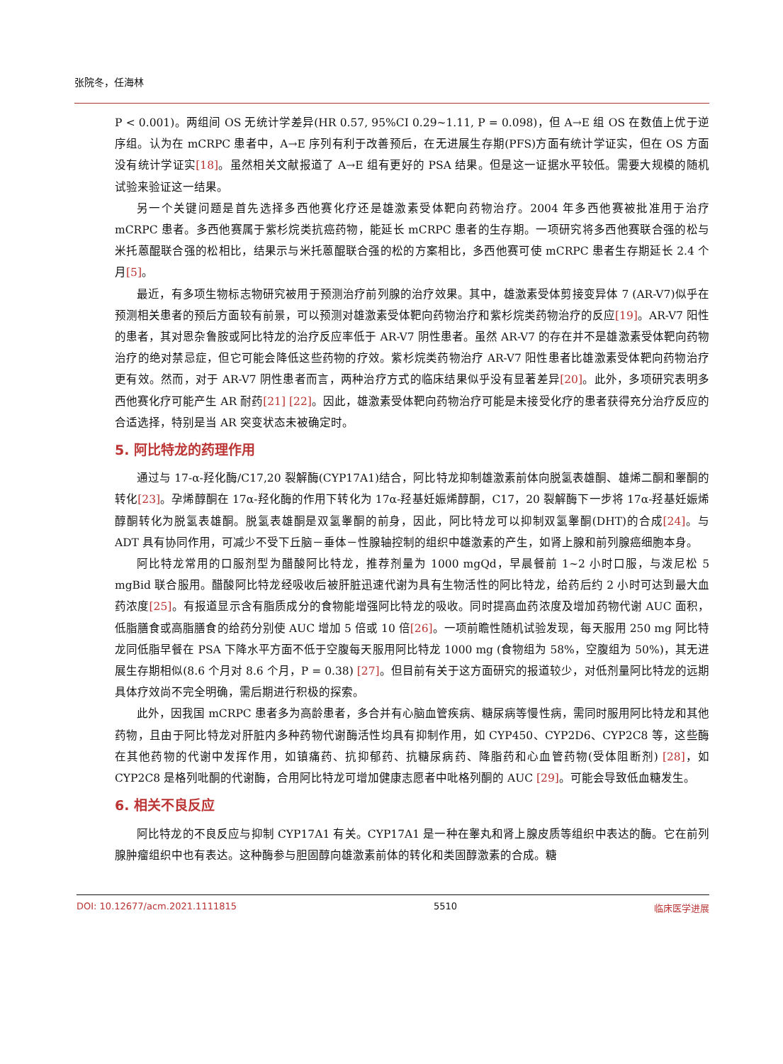张院冬，任海林
P < 0.001)。两组间 OS 无统计学差异(HR 0.57, 95%CI 0.29~1.11, P = 0.098)，但 A→E 组 OS 在数值上优于逆序组。认为在 mCRPC 患者中，A→E 序列有利于改善预后，在无进展生存期(PFS)方面有统计学证实，但在 OS 方面没有统计学证实[18]。虽然相关文献报道了 A→E 组有更好的 PSA 结果。但是这一证据水平较低。需要大规模的随机试验来验证这一结果。
另一个关键问题是首先选择多西他赛化疗还是雄激素受体靶向药物治疗。2004 年多西他赛被批准用于治疗 mCRPC 患者。多西他赛属于紫杉烷类抗癌药物，能延长 mCRPC 患者的生存期。一项研究将多西他赛联合强的松与米托蒽醌联合强的松相比，结果示与米托蒽醌联合强的松的方案相比，多西他赛可使 mCRPC 患者生存期延长 2.4 个月[5]。
最近，有多项生物标志物研究被用于预测治疗前列腺的治疗效果。其中，雄激素受体剪接变异体 7 (AR-V7)似乎在预测相关患者的预后方面较有前景，可以预测对雄激素受体靶向药物治疗和紫杉烷类药物治疗的反应[19]。AR-V7 阳性的患者，其对恩杂鲁胺或阿比特龙的治疗反应率低于 AR-V7 阴性患者。虽然 AR-V7 的存在并不是雄激素受体靶向药物治疗的绝对禁忌症，但它可能会降低这些药物的疗效。紫杉烷类药物治疗 AR-V7 阳性患者比雄激素受体靶向药物治疗更有效。然而，对于 AR-V7 阴性患者而言，两种治疗方式的临床结果似乎没有显著差异[20]。此外，多项研究表明多西他赛化疗可能产生 AR 耐药[21] [22]。因此，雄激素受体靶向药物治疗可能是未接受化疗的患者获得充分治疗反应的合适选择，特别是当 AR 突变状态未被确定时。
5. 阿比特龙的药理作用
通过与 17-α-羟化酶/C17,20 裂解酶(CYP17A1)结合，阿比特龙抑制雄激素前体向脱氢表雄酮、雄烯二酮和睾酮的转化[23]。孕烯醇酮在 17α-羟化酶的作用下转化为 17α-羟基妊娠烯醇酮，C17，20 裂解酶下一步将 17α-羟基妊娠烯醇酮转化为脱氢表雄酮。脱氢表雄酮是双氢睾酮的前身，因此，阿比特龙可以抑制双氢睾酮(DHT)的合成[24]。与 ADT 具有协同作用，可减少不受下丘脑－垂体－性腺轴控制的组织中雄激素的产生，如肾上腺和前列腺癌细胞本身。
阿比特龙常用的口服剂型为醋酸阿比特龙，推荐剂量为 1000 mgQd，早晨餐前 1~2 小时口服，与泼尼松 5 mgBid 联合服用。醋酸阿比特龙经吸收后被肝脏迅速代谢为具有生物活性的阿比特龙，给药后约 2 小时可达到最大血药浓度[25]。有报道显示含有脂质成分的食物能增强阿比特龙的吸收。同时提高血药浓度及增加药物代谢 AUC 面积，低脂膳食或高脂膳食的给药分别使 AUC 增加 5 倍或 10 倍[26]。一项前瞻性随机试验发现，每天服用 250 mg 阿比特龙同低脂早餐在 PSA 下降水平方面不低于空腹每天服用阿比特龙 1000 mg (食物组为 58%，空腹组为 50%)，其无进展生存期相似(8.6 个月对 8.6 个月，P = 0.38) [27]。但目前有关于这方面研究的报道较少，对低剂量阿比特龙的远期具体疗效尚不完全明确，需后期进行积极的探索。
此外，因我国 mCRPC 患者多为高龄患者，多合并有心脑血管疾病、糖尿病等慢性病，需同时服用阿比特龙和其他药物，且由于阿比特龙对肝脏内多种药物代谢酶活性均具有抑制作用，如 CYP450、CYP2D6、CYP2C8 等，这些酶在其他药物的代谢中发挥作用，如镇痛药、抗抑郁药、抗糖尿病药、降脂药和心血管药物(受体阻断剂) [28]，如 CYP2C8 是格列吡酮的代谢酶，合用阿比特龙可增加健康志愿者中吡格列酮的 AUC [29]。可能会导致低血糖发生。
6. 相关不良反应
阿比特龙的不良反应与抑制 CYP17A1 有关。CYP17A1 是一种在睾丸和肾上腺皮质等组织中表达的酶。它在前列腺肿瘤组织中也有表达。这种酶参与胆固醇向雄激素前体的转化和类固醇激素的合成。糖
DOI: 10.12677/acm.2021.1111815 5510 临床医学进展